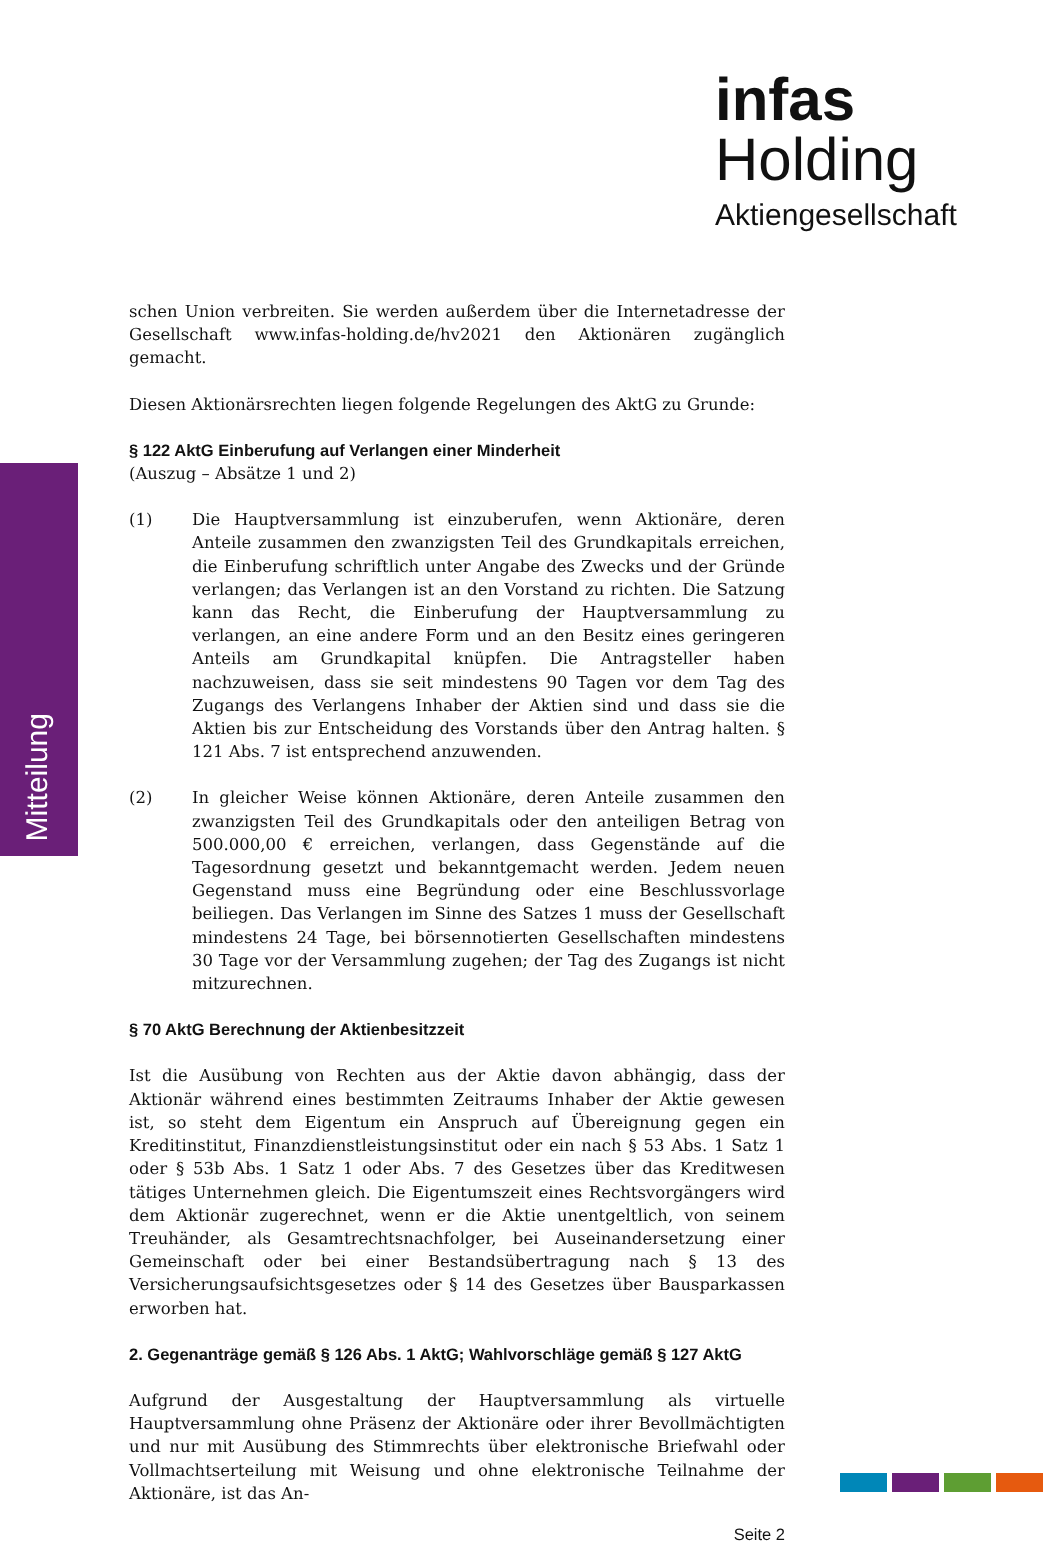infas Holding
Aktiengesellschaft
Mitteilung
schen Union verbreiten. Sie werden außerdem über die Internetadresse der Gesellschaft www.infas-holding.de/hv2021 den Aktionären zugänglich gemacht.
Diesen Aktionärsrechten liegen folgende Regelungen des AktG zu Grunde:
§ 122 AktG Einberufung auf Verlangen einer Minderheit
(Auszug – Absätze 1 und 2)
(1) Die Hauptversammlung ist einzuberufen, wenn Aktionäre, deren Anteile zusammen den zwanzigsten Teil des Grundkapitals erreichen, die Einberufung schriftlich unter Angabe des Zwecks und der Gründe verlangen; das Verlangen ist an den Vorstand zu richten. Die Satzung kann das Recht, die Einberufung der Hauptversammlung zu verlangen, an eine andere Form und an den Besitz eines geringeren Anteils am Grundkapital knüpfen. Die Antragsteller haben nachzuweisen, dass sie seit mindestens 90 Tagen vor dem Tag des Zugangs des Verlangens Inhaber der Aktien sind und dass sie die Aktien bis zur Entscheidung des Vorstands über den Antrag halten. § 121 Abs. 7 ist entsprechend anzuwenden.
(2) In gleicher Weise können Aktionäre, deren Anteile zusammen den zwanzigsten Teil des Grundkapitals oder den anteiligen Betrag von 500.000,00 € erreichen, verlangen, dass Gegenstände auf die Tagesordnung gesetzt und bekanntgemacht werden. Jedem neuen Gegenstand muss eine Begründung oder eine Beschlussvorlage beiliegen. Das Verlangen im Sinne des Satzes 1 muss der Gesellschaft mindestens 24 Tage, bei börsennotierten Gesellschaften mindestens 30 Tage vor der Versammlung zugehen; der Tag des Zugangs ist nicht mitzurechnen.
§ 70 AktG Berechnung der Aktienbesitzzeit
Ist die Ausübung von Rechten aus der Aktie davon abhängig, dass der Aktionär während eines bestimmten Zeitraums Inhaber der Aktie gewesen ist, so steht dem Eigentum ein Anspruch auf Übereignung gegen ein Kreditinstitut, Finanzdienstleistungsinstitut oder ein nach § 53 Abs. 1 Satz 1 oder § 53b Abs. 1 Satz 1 oder Abs. 7 des Gesetzes über das Kreditwesen tätiges Unternehmen gleich. Die Eigentumszeit eines Rechtsvorgängers wird dem Aktionär zugerechnet, wenn er die Aktie unentgeltlich, von seinem Treuhänder, als Gesamtrechtsnachfolger, bei Auseinandersetzung einer Gemeinschaft oder bei einer Bestandsübertragung nach § 13 des Versicherungsaufsichtsgesetzes oder § 14 des Gesetzes über Bausparkassen erworben hat.
2. Gegenanträge gemäß § 126 Abs. 1 AktG; Wahlvorschläge gemäß § 127 AktG
Aufgrund der Ausgestaltung der Hauptversammlung als virtuelle Hauptversammlung ohne Präsenz der Aktionäre oder ihrer Bevollmächtigten und nur mit Ausübung des Stimmrechts über elektronische Briefwahl oder Vollmachtserteilung mit Weisung und ohne elektronische Teilnahme der Aktionäre, ist das An-
Seite 2